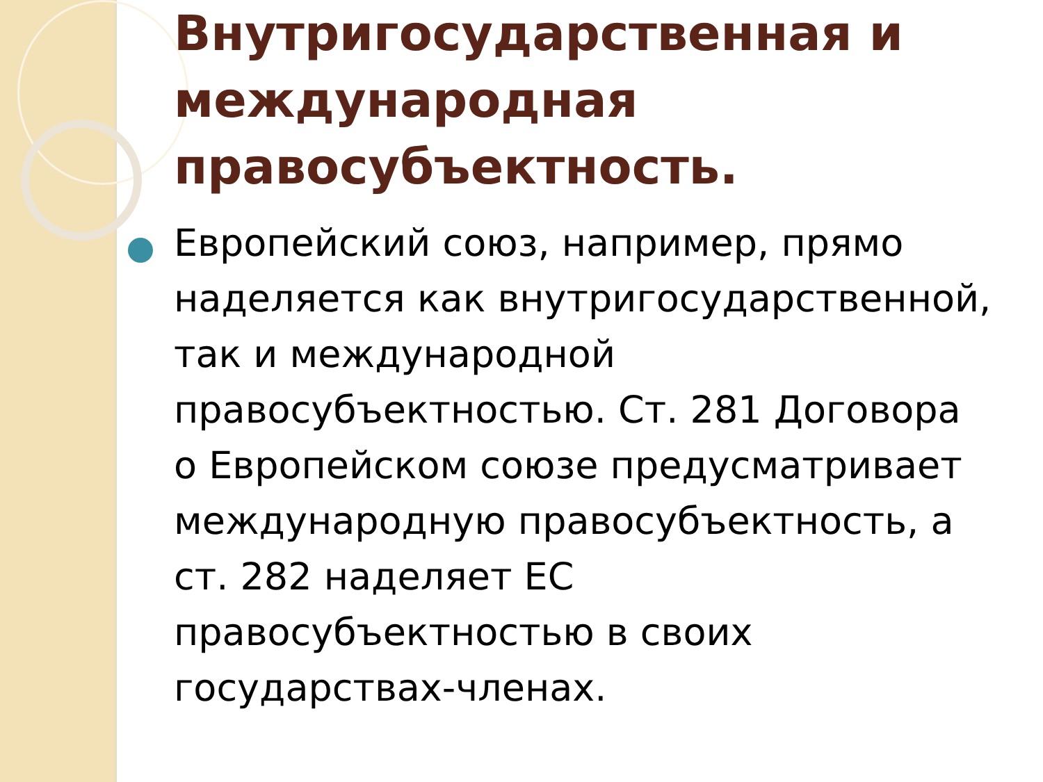Внутригосударственная и международная правосубъектность.
Европейский союз, например, прямо наделяется как внутригосударственной, так и международной правосубъектностью. Ст. 281 Договора о Европейском союзе предусматривает международную правосубъектность, а ст. 282 наделяет ЕС правосубъектностью в своих государствах-членах.